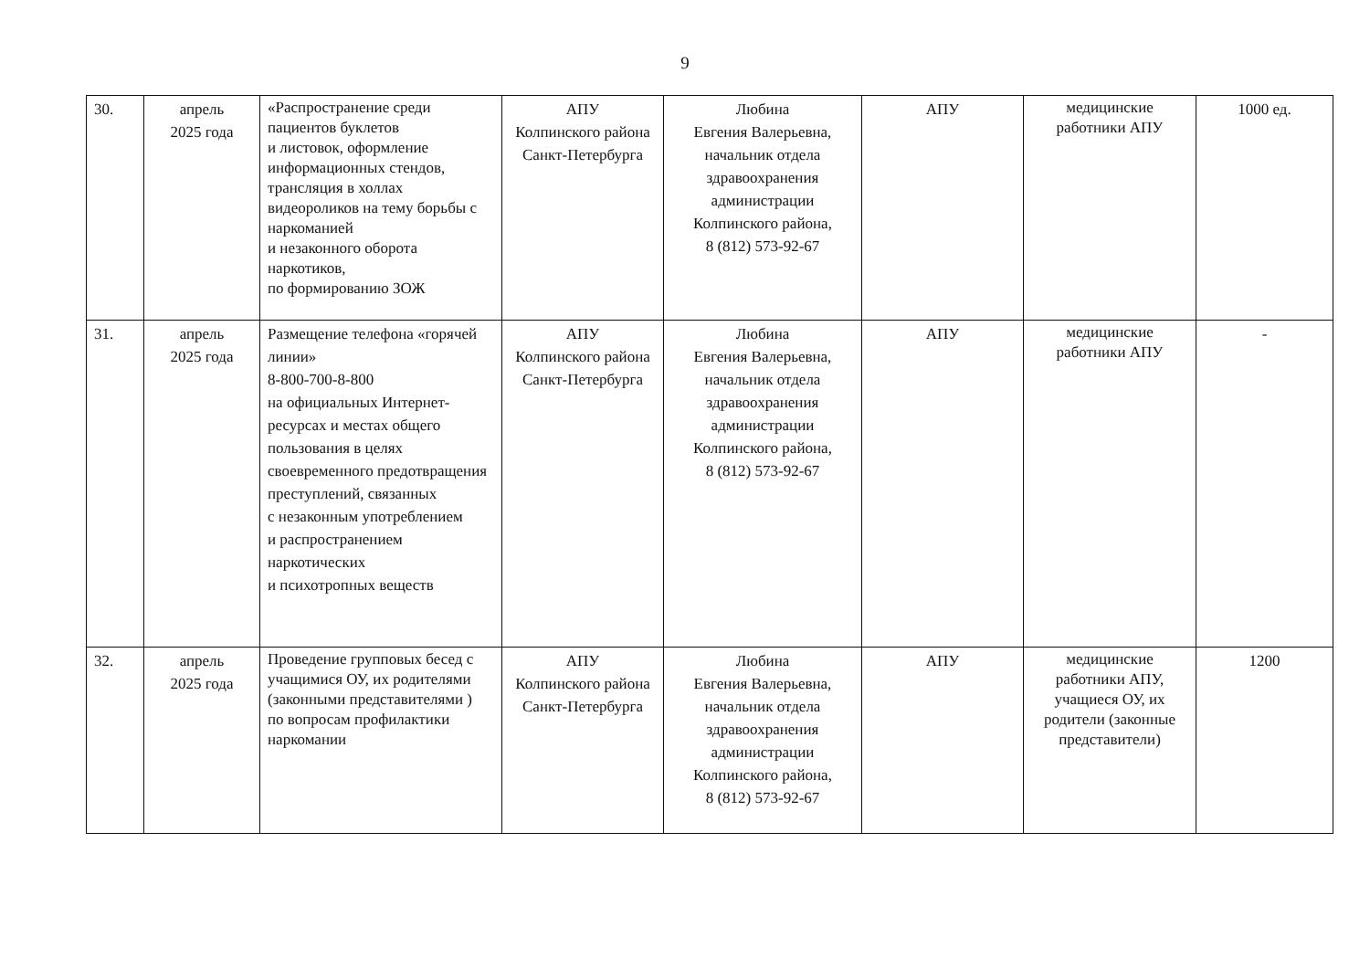9
| 30. | апрель 2025 года | «Распространение среди пациентов буклетов и листовок, оформление информационных стендов, трансляция в холлах видеороликов на тему борьбы с наркоманией и незаконного оборота наркотиков, по формированию ЗОЖ | АПУ Колпинского района Санкт-Петербурга | Любина Евгения Валерьевна, начальник отдела здравоохранения администрации Колпинского района, 8 (812) 573-92-67 | АПУ | медицинские работники АПУ | 1000 ед. |
| 31. | апрель 2025 года | Размещение телефона «горячей линии» 8-800-700-8-800 на официальных Интернет-ресурсах и местах общего пользования в целях своевременного предотвращения преступлений, связанных с незаконным употреблением и распространением наркотических и психотропных веществ | АПУ Колпинского района Санкт-Петербурга | Любина Евгения Валерьевна, начальник отдела здравоохранения администрации Колпинского района, 8 (812) 573-92-67 | АПУ | медицинские работники АПУ | - |
| 32. | апрель 2025 года | Проведение групповых бесед с учащимися ОУ, их родителями (законными представителями ) по вопросам профилактики наркомании | АПУ Колпинского района Санкт-Петербурга | Любина Евгения Валерьевна, начальник отдела здравоохранения администрации Колпинского района, 8 (812) 573-92-67 | АПУ | медицинские работники АПУ, учащиеся ОУ, их родители (законные представители) | 1200 |